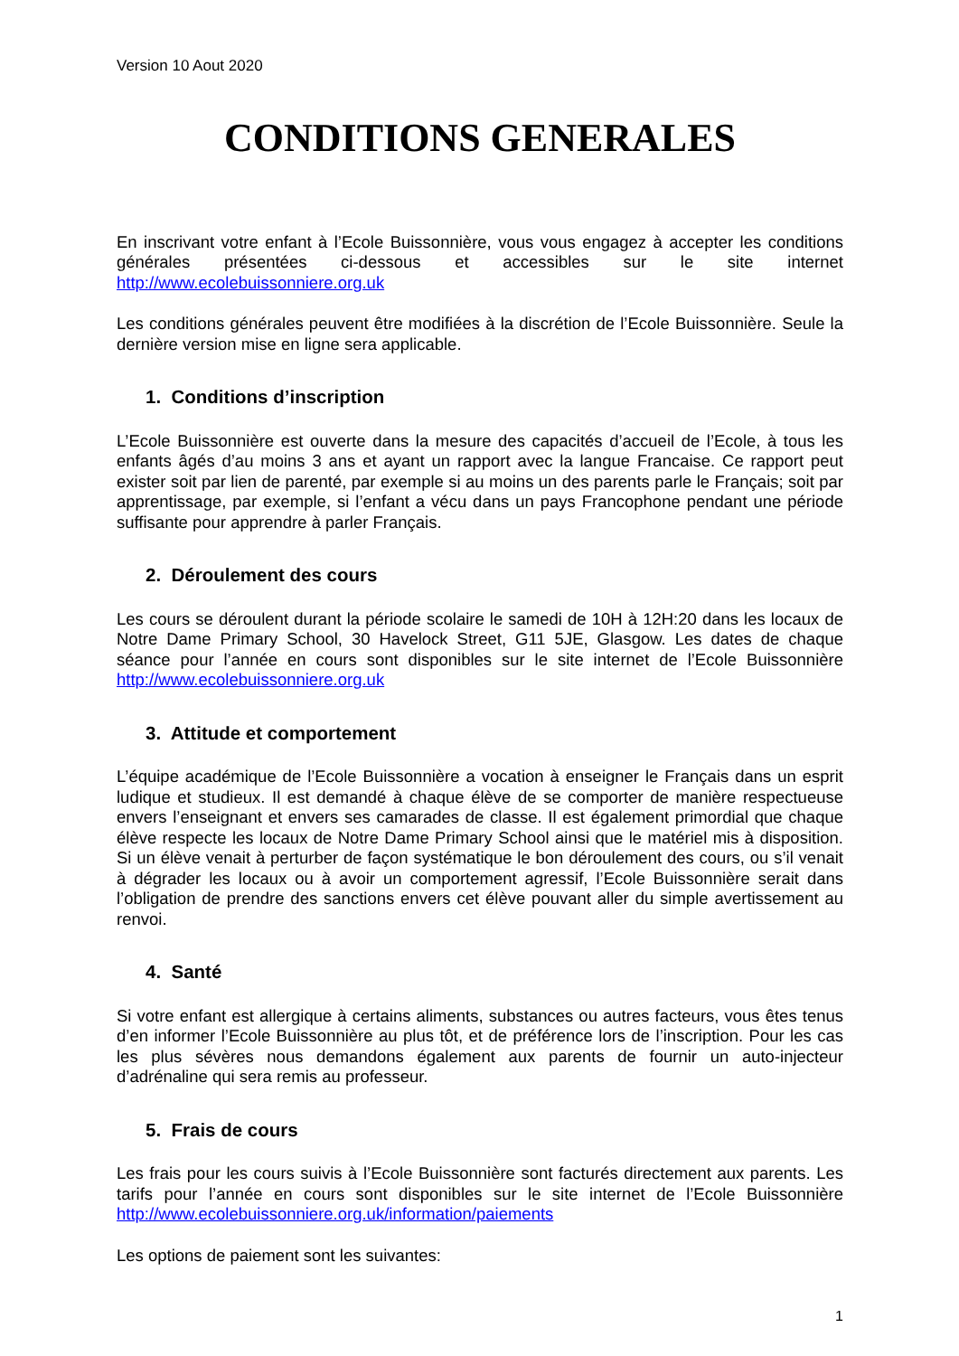Version 10 Aout 2020
CONDITIONS GENERALES
En inscrivant votre enfant à l’Ecole Buissonnière, vous vous engagez à accepter les conditions générales présentées ci-dessous et accessibles sur le site internet http://www.ecolebuissonniere.org.uk
Les conditions générales peuvent être modifiées à la discrétion de l’Ecole Buissonnière. Seule la dernière version mise en ligne sera applicable.
1. Conditions d’inscription
L’Ecole Buissonnière est ouverte dans la mesure des capacités d’accueil de l’Ecole, à tous les enfants âgés d’au moins 3 ans et ayant un rapport avec la langue Francaise. Ce rapport peut exister soit par lien de parenté, par exemple si au moins un des parents parle le Français; soit par apprentissage, par exemple, si l’enfant a vécu dans un pays Francophone pendant une période suffisante pour apprendre à parler Français.
2. Déroulement des cours
Les cours se déroulent durant la période scolaire le samedi de 10H à 12H:20 dans les locaux de Notre Dame Primary School, 30 Havelock Street, G11 5JE, Glasgow. Les dates de chaque séance pour l’année en cours sont disponibles sur le site internet de l’Ecole Buissonnière http://www.ecolebuissonniere.org.uk
3. Attitude et comportement
L’équipe académique de l’Ecole Buissonnière a vocation à enseigner le Français dans un esprit ludique et studieux. Il est demandé à chaque élève de se comporter de manière respectueuse envers l’enseignant et envers ses camarades de classe. Il est également primordial que chaque élève respecte les locaux de Notre Dame Primary School ainsi que le matériel mis à disposition. Si un élève venait à perturber de façon systématique le bon déroulement des cours, ou s’il venait à dégrader les locaux ou à avoir un comportement agressif, l’Ecole Buissonnière serait dans l’obligation de prendre des sanctions envers cet élève pouvant aller du simple avertissement au renvoi.
4. Santé
Si votre enfant est allergique à certains aliments, substances ou autres facteurs, vous êtes tenus d’en informer l’Ecole Buissonnière au plus tôt, et de préférence lors de l’inscription. Pour les cas les plus sévères nous demandons également aux parents de fournir un auto-injecteur d’adrénaline qui sera remis au professeur.
5. Frais de cours
Les frais pour les cours suivis à l’Ecole Buissonnière sont facturés directement aux parents. Les tarifs pour l’année en cours sont disponibles sur le site internet de l’Ecole Buissonnière http://www.ecolebuissonniere.org.uk/information/paiements
Les options de paiement sont les suivantes:
1